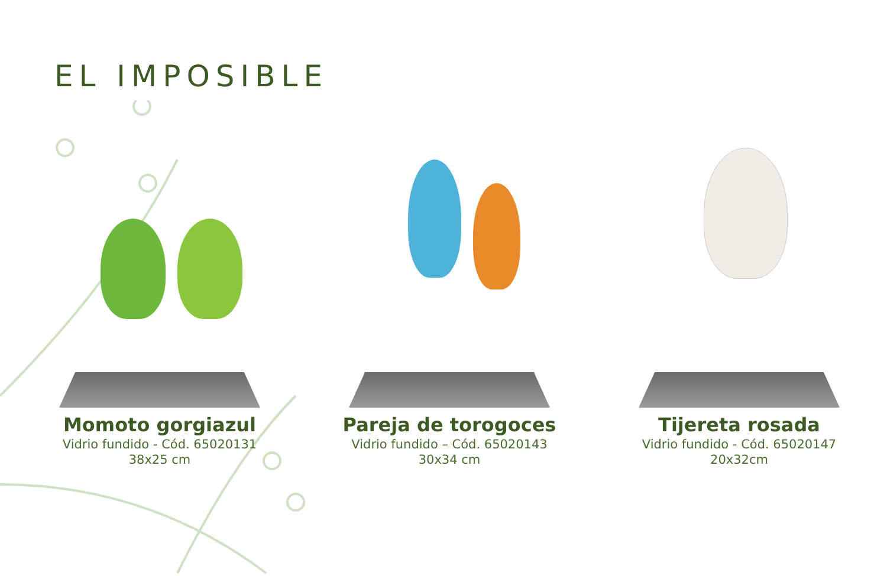EL IMPOSIBLE
Momoto gorgiazul
Vidrio fundido - Cód. 65020131
38x25 cm
Pareja de torogoces
Vidrio fundido – Cód. 65020143
30x34 cm
Tijereta rosada
Vidrio fundido - Cód. 65020147
20x32cm